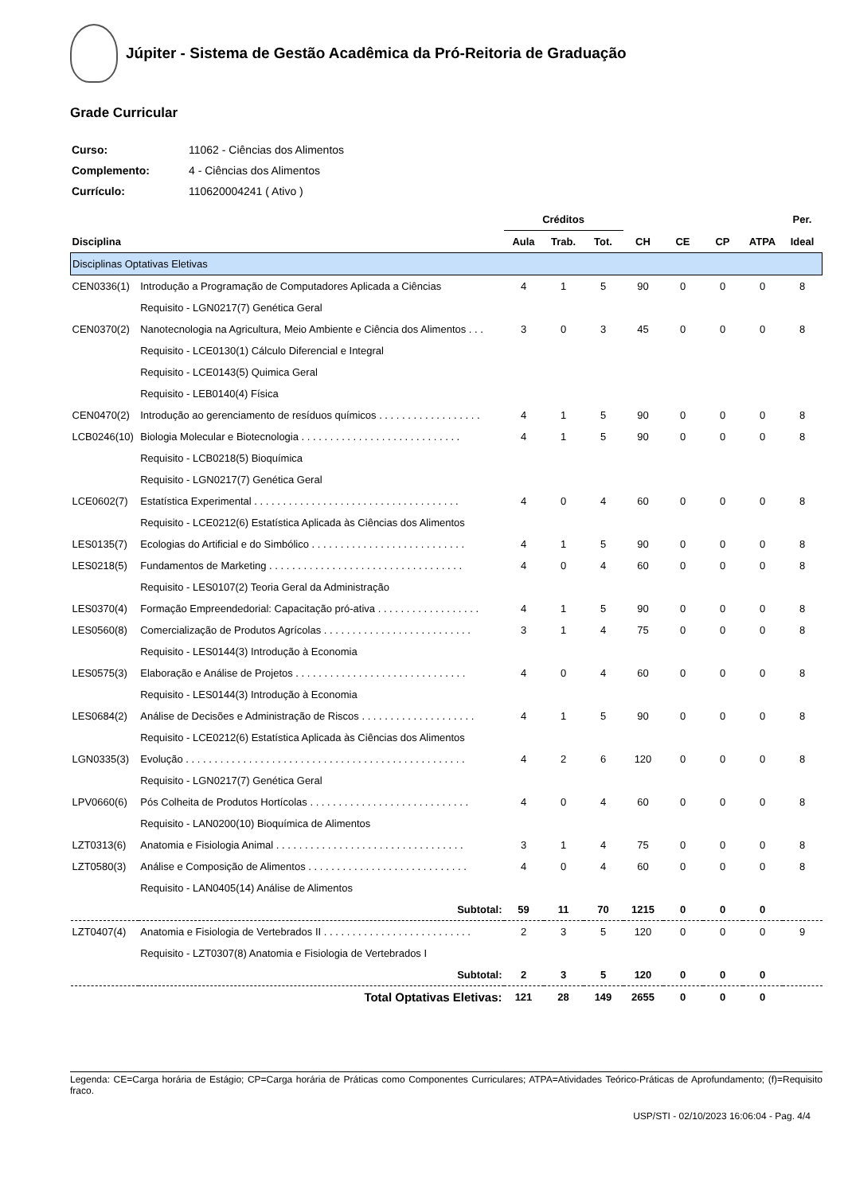Júpiter - Sistema de Gestão Acadêmica da Pró-Reitoria de Graduação
Grade Curricular
| Curso: | 11062 - Ciências dos Alimentos |
| Complemento: | 4 - Ciências dos Alimentos |
| Currículo: | 110620004241 ( Ativo ) |
| | | Créditos | | | | | | | Per. |
| --- | --- | --- | --- | --- | --- | --- | --- | --- | --- |
| Disciplina | | Aula | Trab. | Tot. | CH | CE | CP | ATPA | Ideal |
| Disciplinas Optativas Eletivas | | | | | | | | | |
| CEN0336(1) | Introdução a Programação de Computadores Aplicada a Ciências | 4 | 1 | 5 | 90 | 0 | 0 | 0 | 8 |
| | Requisito - LGN0217(7) Genética Geral | | | | | | | | |
| CEN0370(2) | Nanotecnologia na Agricultura, Meio Ambiente e Ciência dos Alimentos . . . | 3 | 0 | 3 | 45 | 0 | 0 | 0 | 8 |
| | Requisito - LCE0130(1) Cálculo Diferencial e Integral | | | | | | | | |
| | Requisito - LCE0143(5) Quimica Geral | | | | | | | | |
| | Requisito - LEB0140(4) Física | | | | | | | | |
| CEN0470(2) | Introdução ao gerenciamento de resíduos químicos . . . . . . . . . . . . . . . . . . | 4 | 1 | 5 | 90 | 0 | 0 | 0 | 8 |
| LCB0246(10) | Biologia Molecular e Biotecnologia . . . . . . . . . . . . . . . . . . . . . . . . . . . . | 4 | 1 | 5 | 90 | 0 | 0 | 0 | 8 |
| | Requisito - LCB0218(5) Bioquímica | | | | | | | | |
| | Requisito - LGN0217(7) Genética Geral | | | | | | | | |
| LCE0602(7) | Estatística Experimental . . . . . . . . . . . . . . . . . . . . . . . . . . . . . . . . . . . . | 4 | 0 | 4 | 60 | 0 | 0 | 0 | 8 |
| | Requisito - LCE0212(6) Estatística Aplicada às Ciências dos Alimentos | | | | | | | | |
| LES0135(7) | Ecologias do Artificial e do Simbólico . . . . . . . . . . . . . . . . . . . . . . . . . . . | 4 | 1 | 5 | 90 | 0 | 0 | 0 | 8 |
| LES0218(5) | Fundamentos de Marketing . . . . . . . . . . . . . . . . . . . . . . . . . . . . . . . . . . | 4 | 0 | 4 | 60 | 0 | 0 | 0 | 8 |
| | Requisito - LES0107(2) Teoria Geral da Administração | | | | | | | | |
| LES0370(4) | Formação Empreendedorial: Capacitação pró-ativa . . . . . . . . . . . . . . . . . . | 4 | 1 | 5 | 90 | 0 | 0 | 0 | 8 |
| LES0560(8) | Comercialização de Produtos Agrícolas . . . . . . . . . . . . . . . . . . . . . . . . . . | 3 | 1 | 4 | 75 | 0 | 0 | 0 | 8 |
| | Requisito - LES0144(3) Introdução à Economia | | | | | | | | |
| LES0575(3) | Elaboração e Análise de Projetos . . . . . . . . . . . . . . . . . . . . . . . . . . . . . . | 4 | 0 | 4 | 60 | 0 | 0 | 0 | 8 |
| | Requisito - LES0144(3) Introdução à Economia | | | | | | | | |
| LES0684(2) | Análise de Decisões e Administração de Riscos . . . . . . . . . . . . . . . . . . . . | 4 | 1 | 5 | 90 | 0 | 0 | 0 | 8 |
| | Requisito - LCE0212(6) Estatística Aplicada às Ciências dos Alimentos | | | | | | | | |
| LGN0335(3) | Evolução . . . . . . . . . . . . . . . . . . . . . . . . . . . . . . . . . . . . . . . . . . . . . . . . . | 4 | 2 | 6 | 120 | 0 | 0 | 0 | 8 |
| | Requisito - LGN0217(7) Genética Geral | | | | | | | | |
| LPV0660(6) | Pós Colheita de Produtos Hortícolas . . . . . . . . . . . . . . . . . . . . . . . . . . . . | 4 | 0 | 4 | 60 | 0 | 0 | 0 | 8 |
| | Requisito - LAN0200(10) Bioquímica de Alimentos | | | | | | | | |
| LZT0313(6) | Anatomia e Fisiologia Animal . . . . . . . . . . . . . . . . . . . . . . . . . . . . . . . . . | 3 | 1 | 4 | 75 | 0 | 0 | 0 | 8 |
| LZT0580(3) | Análise e Composição de Alimentos . . . . . . . . . . . . . . . . . . . . . . . . . . . . | 4 | 0 | 4 | 60 | 0 | 0 | 0 | 8 |
| | Requisito - LAN0405(14) Análise de Alimentos | | | | | | | | |
| Subtotal: | | 59 | 11 | 70 | 1215 | 0 | 0 | 0 | |
| LZT0407(4) | Anatomia e Fisiologia de Vertebrados II . . . . . . . . . . . . . . . . . . . . . . . . . . | 2 | 3 | 5 | 120 | 0 | 0 | 0 | 9 |
| | Requisito - LZT0307(8) Anatomia e Fisiologia de Vertebrados I | | | | | | | | |
| Subtotal: | | 2 | 3 | 5 | 120 | 0 | 0 | 0 | |
| Total Optativas Eletivas: | | 121 | 28 | 149 | 2655 | 0 | 0 | 0 | |
Legenda: CE=Carga horária de Estágio; CP=Carga horária de Práticas como Componentes Curriculares; ATPA=Atividades Teórico-Práticas de Aprofundamento; (f)=Requisito fraco.
USP/STI - 02/10/2023 16:06:04 - Pag. 4/4